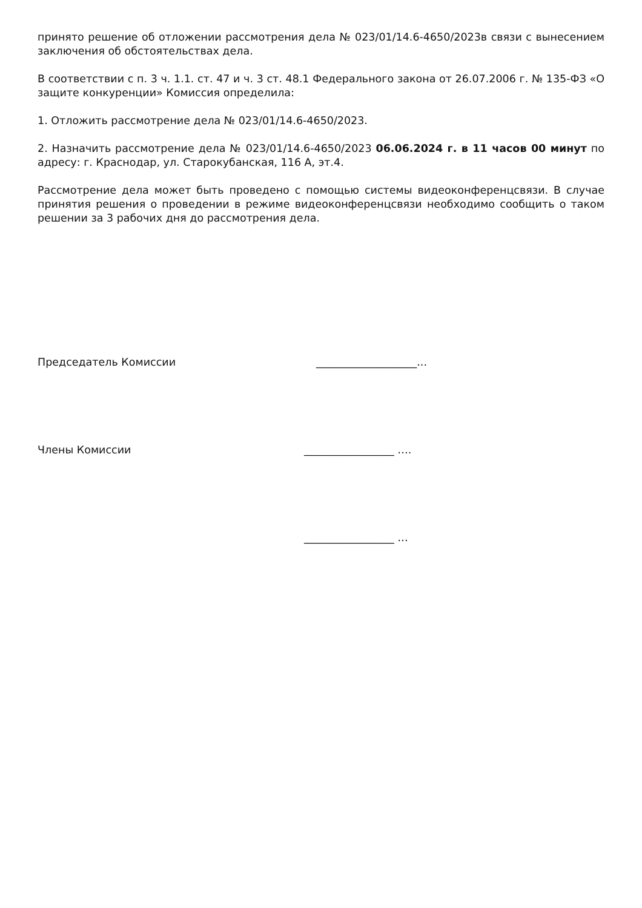принято решение об отложении рассмотрения дела № 023/01/14.6-4650/2023в связи с вынесением заключения об обстоятельствах дела.
В соответствии с п. 3 ч. 1.1. ст. 47 и ч. 3 ст. 48.1 Федерального закона от 26.07.2006 г. № 135-ФЗ «О защите конкуренции» Комиссия определила:
1. Отложить рассмотрение дела № 023/01/14.6-4650/2023.
2. Назначить рассмотрение дела № 023/01/14.6-4650/2023 06.06.2024 г. в 11 часов 00 минут по адресу: г. Краснодар, ул. Старокубанская, 116 А, эт.4.
Рассмотрение дела может быть проведено с помощью системы видеоконференцсвязи. В случае принятия решения о проведении в режиме видеоконференцсвязи необходимо сообщить о таком решении за 3 рабочих дня до рассмотрения дела.
Председатель Комиссии ___________________...
Члены Комиссии _________________ ….
_________________ …